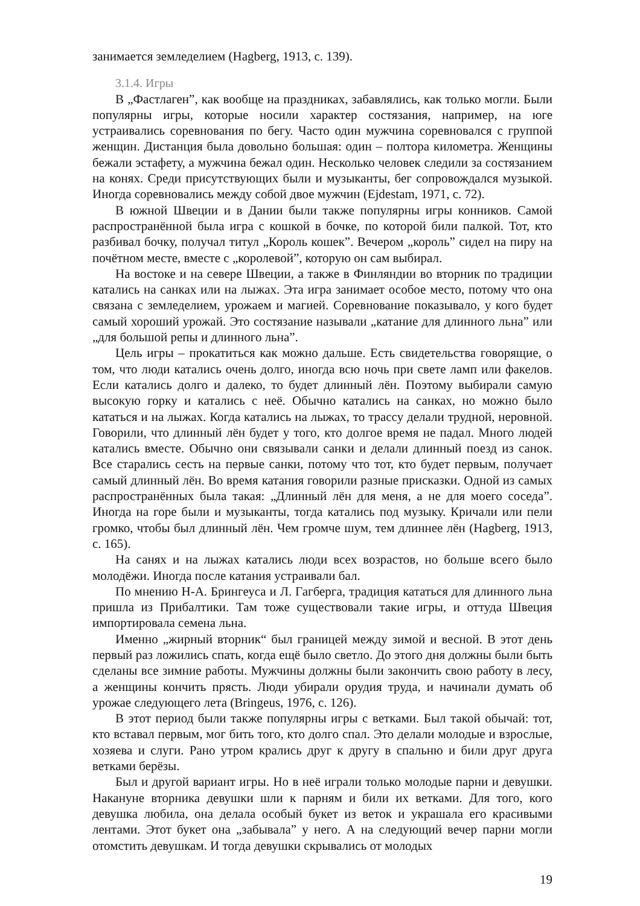занимается земледелием (Hagberg, 1913, с. 139).
3.1.4. Игры
В „Фастлаген”, как вообще на праздниках, забавлялись, как только могли. Были популярны игры, которые носили характер состязания, например, на юге устраивались соревнования по бегу. Часто один мужчина соревновался с группой женщин. Дистанция была довольно большая: один – полтора километра. Женщины бежали эстафету, а мужчина бежал один. Несколько человек следили за состязанием на конях. Среди присутствующих были и музыканты, бег сопровождался музыкой. Иногда соревновались между собой двое мужчин (Ejdestam, 1971, с. 72).
В южной Швеции и в Дании были также популярны игры конников. Самой распространённой была игра с кошкой в бочке, по которой били палкой. Тот, кто разбивал бочку, получал титул „Король кошек”. Вечером „король” сидел на пиру на почётном месте, вместе с „королевой”, которую он сам выбирал.
На востоке и на севере Швеции, а также в Финляндии во вторник по традиции катались на санках или на лыжах. Эта игра занимает особое место, потому что она связана с земледелием, урожаем и магией. Соревнование показывало, у кого будет самый хороший урожай. Это состязание называли „катание для длинного льна” или „для большой репы и длинного льна”.
Цель игры – прокатиться как можно дальше. Есть свидетельства говорящие, о том, что люди катались очень долго, иногда всю ночь при свете ламп или факелов. Если катались долго и далеко, то будет длинный лён. Поэтому выбирали самую высокую горку и катались с неё. Обычно катались на санках, но можно было кататься и на лыжах. Когда катались на лыжах, то трассу делали трудной, неровной. Говорили, что длинный лён будет у того, кто долгое время не падал. Много людей катались вместе. Обычно они связывали санки и делали длинный поезд из санок. Все старались сесть на первые санки, потому что тот, кто будет первым, получает самый длинный лён. Во время катания говорили разные присказки. Одной из самых распространённых была такая: „Длинный лён для меня, а не для моего соседа”. Иногда на горе были и музыканты, тогда катались под музыку. Кричали или пели громко, чтобы был длинный лён. Чем громче шум, тем длиннее лён (Hagberg, 1913, с. 165).
На санях и на лыжах катались люди всех возрастов, но больше всего было молодёжи. Иногда после катания устраивали бал.
По мнению Н-А. Брингеуса и Л. Гагберга, традиция кататься для длинного льна пришла из Прибалтики. Там тоже существовали такие игры, и оттуда Швеция импортировала семена льна.
Именно „жирный вторник“ был границей между зимой и весной. В этот день первый раз ложились спать, когда ещё было светло. До этого дня должны были быть сделаны все зимние работы. Мужчины должны были закончить свою работу в лесу, а женщины кончить прясть. Люди убирали орудия труда, и начинали думать об урожае следующего лета (Bringeus, 1976, с. 126).
В этот период были также популярны игры с ветками. Был такой обычай: тот, кто вставал первым, мог бить того, кто долго спал. Это делали молодые и взрослые, хозяева и слуги. Рано утром крались друг к другу в спальню и били друг друга ветками берёзы.
Был и другой вариант игры. Но в неё играли только молодые парни и девушки. Накануне вторника девушки шли к парням и били их ветками. Для того, кого девушка любила, она делала особый букет из веток и украшала его красивыми лентами. Этот букет она „забывала” у него. А на следующий вечер парни могли отомстить девушкам. И тогда девушки скрывались от молодых
19